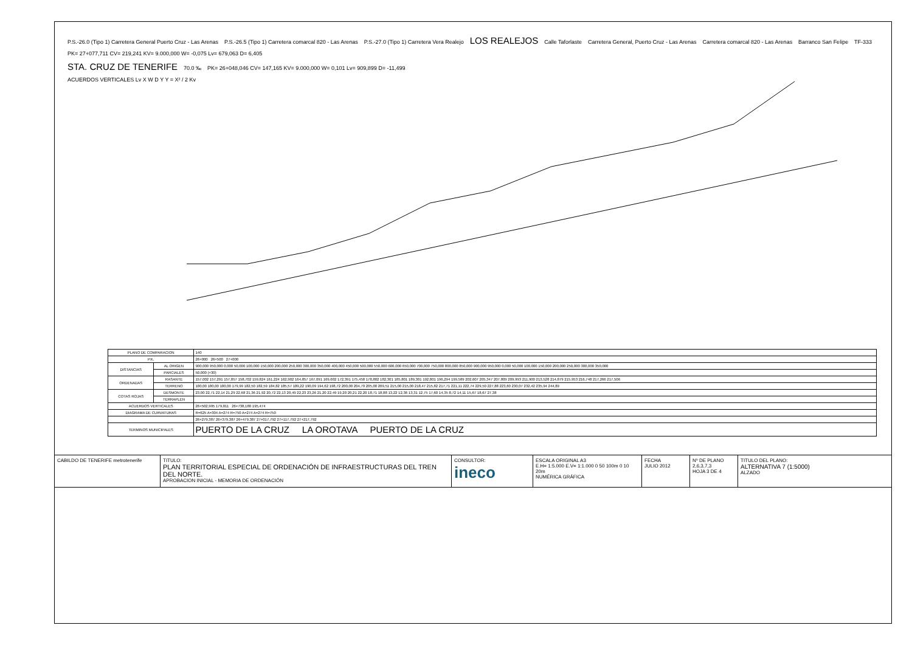P.S.-26.0 (Tipo 1) Carretera General Puerto Cruz - Las Arenas P.S.-26.5 (Tipo 1) Carretera comarcal 820 - Las Arenas P.S.-27.0 (Tipo 1) Carretera Vera Realejo LOS REALEJOS Calle Taforlaste Carretera General, Puerto Cruz - Las Arenas Carretera comarcal 820 - Las Arenas Barranco San Felipe TF-333 PK= 27+077,711 CV= 219,241 KV= 9.000,000 W= -0,075 Lv= 679,063 D= 6,405
STA. CRUZ DE TENERIFE 70.0 ‰ PK= 26+048,046 CV= 147,165 KV= 9.000,000 W= 0,101 Lv= 909,899 D= -11,499
ACUERDOS VERTICALES Lv X W D Y Y = X² / 2 Kv
| PLANO DE COMPARACION | | 140 |
| P.K. | | 26+000 26+500 27+000 |
| DISTANCIAS | AL ORIGEN | 900,000 950,000 0,000 50,000 100,000 150,000 200,000 250,000 300,000 350,000 400,000 450,000 500,000 550,000 600,000 650,000 700,000 750,000 800,000 850,000 900,000 950,000 0,000 50,000 100,000 150,000 200,000 250,000 300,000 350,000 |
| | PARCIALES | 50,000 (×30) |
| ORDENADAS | RASANTE | 157,002 157,291 157,857 158,702 159,824 161,224 162,902 164,857 167,091 169,602 172,391 175,458 178,802 182,301 185,801 189,301 192,801 196,294 199,589 202,607 205,347 207,809 209,993 211,900 213,528 214,879 215,953 216,748 217,266 217,506 |
| | TERRENO | 180,00 180,00 180,00 179,99 182,50 182,59 184,82 185,57 189,22 190,09 194,62 198,72 200,00 204,79 205,00 209,51 215,00 215,00 218,47 215,82 217,71 221,11 222,74 229,50 227,88 223,60 230,07 232,42 235,94 244,89 |
| COTAS ROJAS | DESMONTE | 23,00 22,71 22,14 21,29 22,68 21,36 21,92 20,72 22,13 20,49 22,23 23,26 21,20 22,49 19,20 20,21 22,20 18,71 18,88 13,22 12,36 13,31 12,75 17,60 14,35 8,72 14,11 15,67 18,67 27,38 |
| | TERRAPLEN | |
| ACUERDOS VERTICALES | | 26+502,995 179,011 26+738,180 195,474 |
| DIAGRAMA DE CURVATURAS | | R=625 A=304 A=274 R=750 A=274 A=274 R=750 |
| | | 26+279,387 26+379,387 26+479,387 27+017,792 27+117,792 27+217,792 |
| TERMINOS MUNICIPALES | | PUERTO DE LA CRUZ LA OROTAVA PUERTO DE LA CRUZ |
CABILDO DE TENERIFE metrotenerife TITULO:
PLAN TERRITORIAL ESPECIAL DE ORDENACIÓN DE INFRAESTRUCTURAS DEL TREN DEL NORTE.
APROBACION INICIAL - MEMORIA DE ORDENACIÓN
CONSULTOR:
ineco
ESCALA ORIGINAL A3
E.H= 1:5.000 E.V= 1:1.000 0 50 100m 0 10 20m
NUMÉRICA GRÁFICA
FECHA
JULIO 2012
Nº DE PLANO
2,6,3,7,3
HOJA 3 DE 4
TITULO DEL PLANO:
ALTERNATIVA 7 (1:5000)
ALZADO